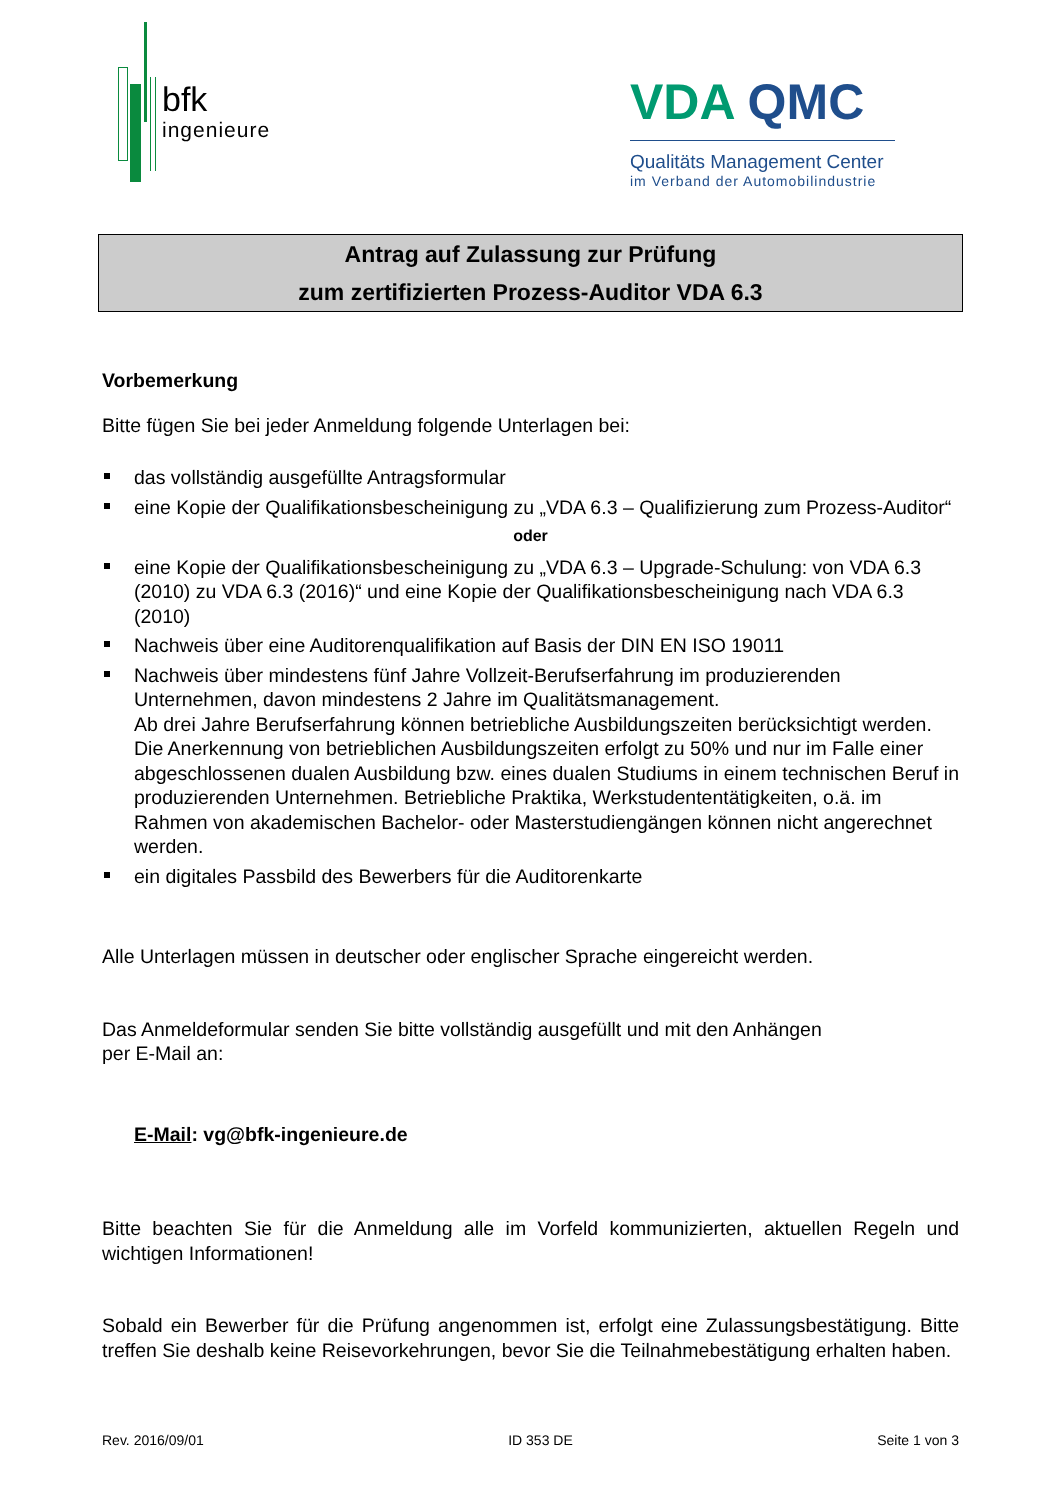bfk
ingenieure
VDA QMC
Qualitäts Management Center
im Verband der Automobilindustrie
Antrag auf Zulassung zur Prüfung
zum zertifizierten Prozess-Auditor VDA 6.3
Vorbemerkung
Bitte fügen Sie bei jeder Anmeldung folgende Unterlagen bei:
das vollständig ausgefüllte Antragsformular
eine Kopie der Qualifikationsbescheinigung zu „VDA 6.3 – Qualifizierung zum Prozess-Auditor“
oder
eine Kopie der Qualifikationsbescheinigung zu „VDA 6.3 – Upgrade-Schulung: von VDA 6.3 (2010) zu VDA 6.3 (2016)“ und eine Kopie der Qualifikationsbescheinigung nach VDA 6.3 (2010)
Nachweis über eine Auditorenqualifikation auf Basis der DIN EN ISO 19011
Nachweis über mindestens fünf Jahre Vollzeit-Berufserfahrung im produzierenden Unternehmen, davon mindestens 2 Jahre im Qualitätsmanagement.
Ab drei Jahre Berufserfahrung können betriebliche Ausbildungszeiten berücksichtigt werden. Die Anerkennung von betrieblichen Ausbildungszeiten erfolgt zu 50% und nur im Falle einer abgeschlossenen dualen Ausbildung bzw. eines dualen Studiums in einem technischen Beruf in produzierenden Unternehmen. Betriebliche Praktika, Werkstudententätigkeiten, o.ä. im Rahmen von akademischen Bachelor- oder Masterstudiengängen können nicht angerechnet werden.
ein digitales Passbild des Bewerbers für die Auditorenkarte
Alle Unterlagen müssen in deutscher oder englischer Sprache eingereicht werden.
Das Anmeldeformular senden Sie bitte vollständig ausgefüllt und mit den Anhängen
per E-Mail an:
E-Mail: vg@bfk-ingenieure.de
Bitte beachten Sie für die Anmeldung alle im Vorfeld kommunizierten, aktuellen Regeln und wichtigen Informationen!
Sobald ein Bewerber für die Prüfung angenommen ist, erfolgt eine Zulassungsbestätigung. Bitte treffen Sie deshalb keine Reisevorkehrungen, bevor Sie die Teilnahmebestätigung erhalten haben.
Rev. 2016/09/01 ID 353 DE Seite 1 von 3